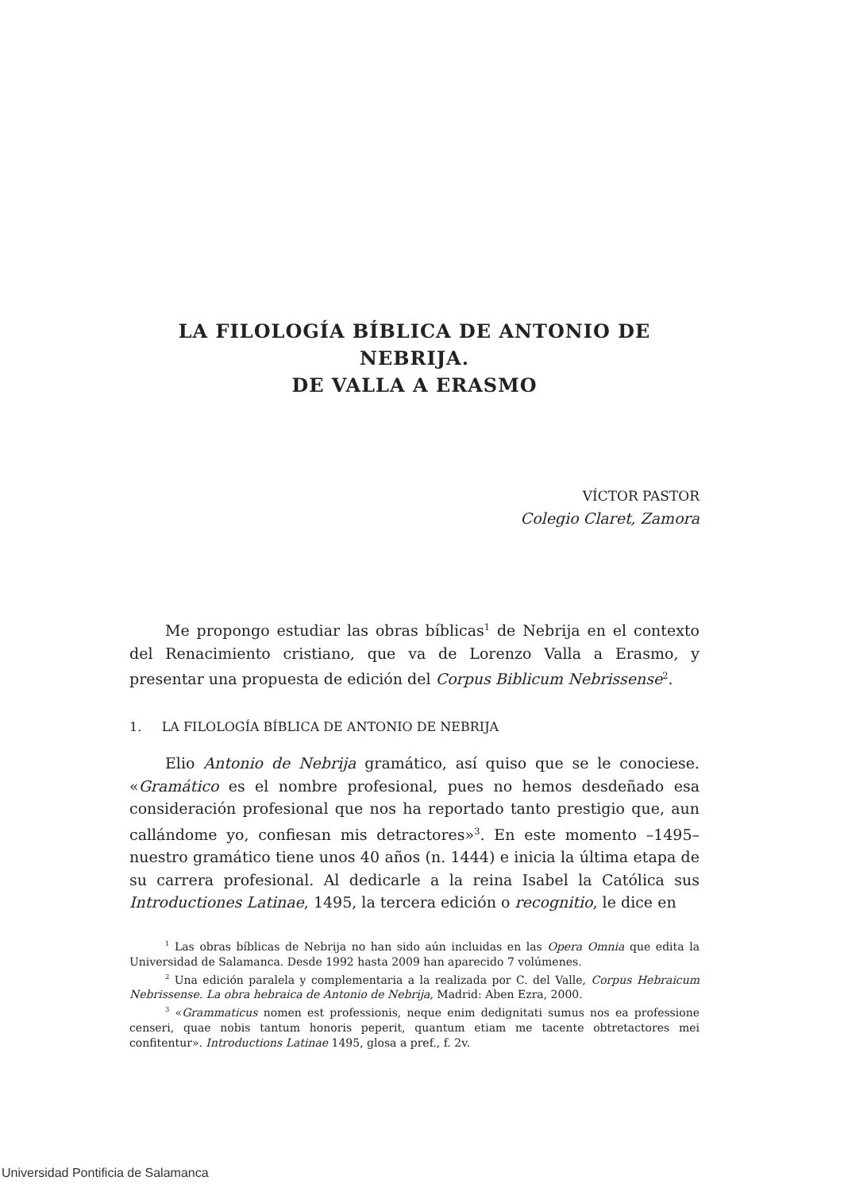LA FILOLOGÍA BÍBLICA DE ANTONIO DE NEBRIJA.
DE VALLA A ERASMO
VÍCTOR PASTOR
Colegio Claret, Zamora
Me propongo estudiar las obras bíblicas<sup>1</sup> de Nebrija en el contexto del Renacimiento cristiano, que va de Lorenzo Valla a Erasmo, y presentar una propuesta de edición del Corpus Biblicum Nebrissense<sup>2</sup>.
1. LA FILOLOGÍA BÍBLICA DE ANTONIO DE NEBRIJA
Elio Antonio de Nebrija gramático, así quiso que se le conociese. «Gramático es el nombre profesional, pues no hemos desdeñado esa consideración profesional que nos ha reportado tanto prestigio que, aun callándome yo, confiesan mis detractores»<sup>3</sup>. En este momento –1495– nuestro gramático tiene unos 40 años (n. 1444) e inicia la última etapa de su carrera profesional. Al dedicarle a la reina Isabel la Católica sus Introductiones Latinae, 1495, la tercera edición o recognitio, le dice en
<sup>1</sup> Las obras bíblicas de Nebrija no han sido aún incluidas en las Opera Omnia que edita la Universidad de Salamanca. Desde 1992 hasta 2009 han aparecido 7 volúmenes.
<sup>2</sup> Una edición paralela y complementaria a la realizada por C. del Valle, Corpus Hebraicum Nebrissense. La obra hebraica de Antonio de Nebrija, Madrid: Aben Ezra, 2000.
<sup>3</sup> «Grammaticus nomen est professionis, neque enim dedignitati sumus nos ea professione censeri, quae nobis tantum honoris peperit, quantum etiam me tacente obtretactores mei confitentur». Introductions Latinae 1495, glosa a pref., f. 2v.
Universidad Pontificia de Salamanca